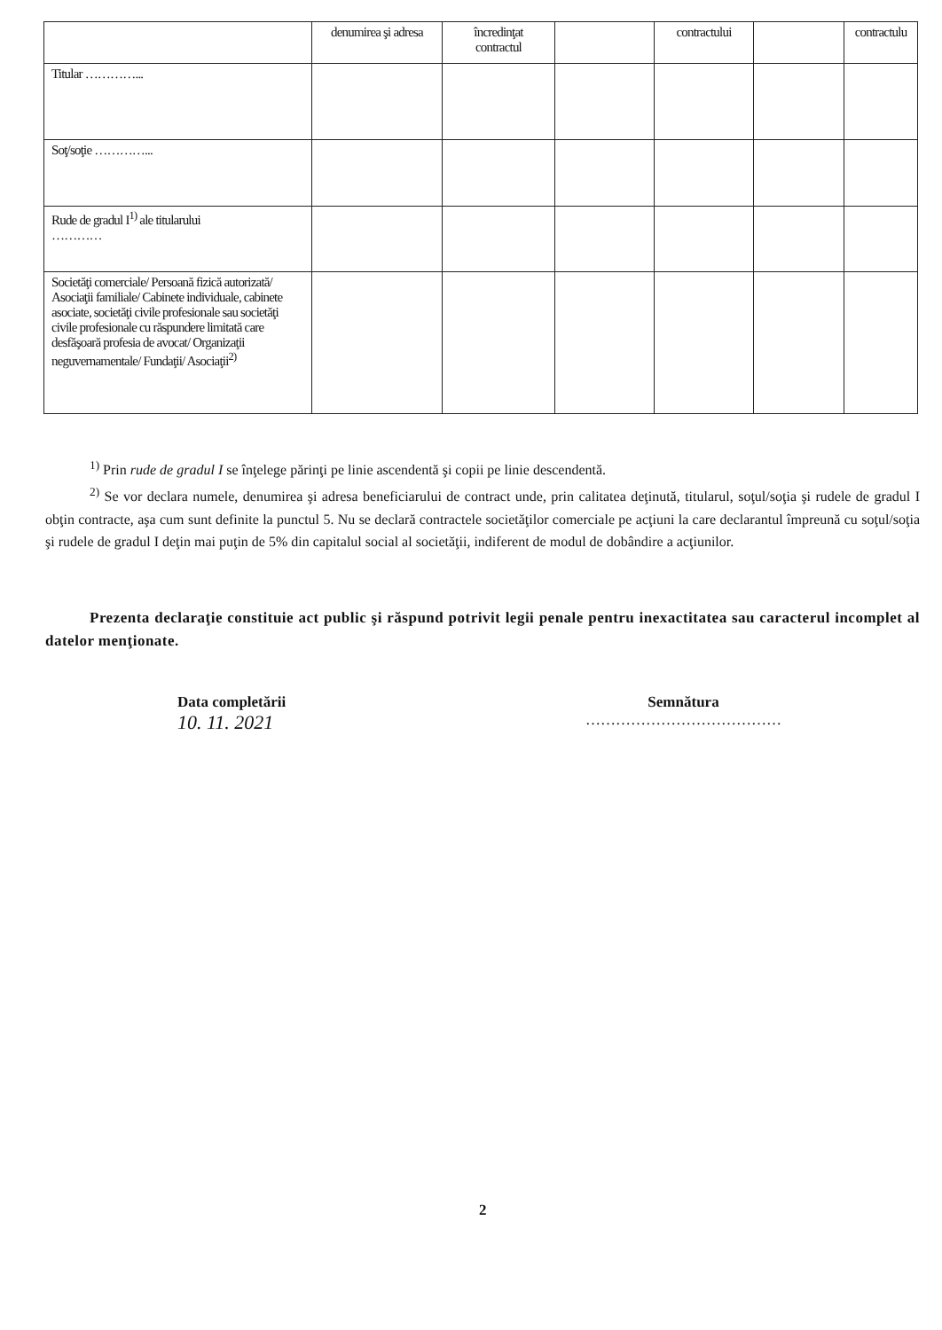| | denumirea şi adresa | încredinţat contractul | | contractului | | contractulu |
| --- | --- | --- | --- | --- | --- | --- |
| Titular …………... | | | | | | |
| Soţ/soţie …………... | | | | | | |
| Rude de gradul I<sup>1)</sup> ale titularului ………… | | | | | | |
| Societăţi comerciale/ Persoană fizică autorizată/ Asociaţii familiale/ Cabinete individuale, cabinete asociate, societăţi civile profesionale sau societăţi civile profesionale cu răspundere limitată care desfăşoară profesia de avocat/ Organizaţii neguvernamentale/ Fundaţii/ Asociaţii<sup>2)</sup> | | | | | | |
<sup>1)</sup> Prin rude de gradul I se înţelege părinţi pe linie ascendentă şi copii pe linie descendentă.
<sup>2)</sup> Se vor declara numele, denumirea şi adresa beneficiarului de contract unde, prin calitatea deţinută, titularul, soţul/soţia şi rudele de gradul I obţin contracte, aşa cum sunt definite la punctul 5. Nu se declară contractele societăţilor comerciale pe acţiuni la care declarantul împreună cu soţul/soţia şi rudele de gradul I deţin mai puţin de 5% din capitalul social al societăţii, indiferent de modul de dobândire a acţiunilor.
Prezenta declaraţie constituie act public şi răspund potrivit legii penale pentru inexactitatea sau caracterul incomplet al datelor menţionate.
Data completării
10. 11. 2021
Semnătura
…………………………………
2